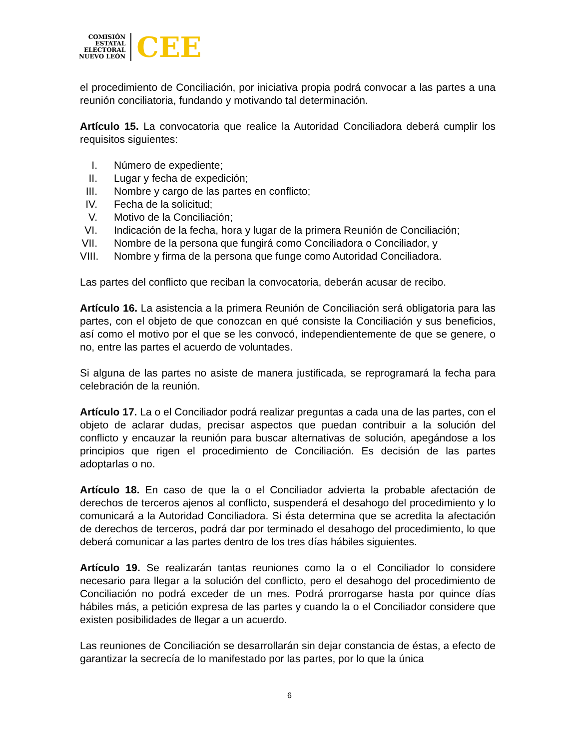COMISIÓN
ESTATAL
ELECTORAL
NUEVO LEÓN
CEE
el procedimiento de Conciliación, por iniciativa propia podrá convocar a las partes a una reunión conciliatoria, fundando y motivando tal determinación.
Artículo 15. La convocatoria que realice la Autoridad Conciliadora deberá cumplir los requisitos siguientes:
I. Número de expediente;
II. Lugar y fecha de expedición;
III. Nombre y cargo de las partes en conflicto;
IV. Fecha de la solicitud;
V. Motivo de la Conciliación;
VI. Indicación de la fecha, hora y lugar de la primera Reunión de Conciliación;
VII. Nombre de la persona que fungirá como Conciliadora o Conciliador, y
VIII. Nombre y firma de la persona que funge como Autoridad Conciliadora.
Las partes del conflicto que reciban la convocatoria, deberán acusar de recibo.
Artículo 16. La asistencia a la primera Reunión de Conciliación será obligatoria para las partes, con el objeto de que conozcan en qué consiste la Conciliación y sus beneficios, así como el motivo por el que se les convocó, independientemente de que se genere, o no, entre las partes el acuerdo de voluntades.
Si alguna de las partes no asiste de manera justificada, se reprogramará la fecha para celebración de la reunión.
Artículo 17. La o el Conciliador podrá realizar preguntas a cada una de las partes, con el objeto de aclarar dudas, precisar aspectos que puedan contribuir a la solución del conflicto y encauzar la reunión para buscar alternativas de solución, apegándose a los principios que rigen el procedimiento de Conciliación. Es decisión de las partes adoptarlas o no.
Artículo 18. En caso de que la o el Conciliador advierta la probable afectación de derechos de terceros ajenos al conflicto, suspenderá el desahogo del procedimiento y lo comunicará a la Autoridad Conciliadora. Si ésta determina que se acredita la afectación de derechos de terceros, podrá dar por terminado el desahogo del procedimiento, lo que deberá comunicar a las partes dentro de los tres días hábiles siguientes.
Artículo 19. Se realizarán tantas reuniones como la o el Conciliador lo considere necesario para llegar a la solución del conflicto, pero el desahogo del procedimiento de Conciliación no podrá exceder de un mes. Podrá prorrogarse hasta por quince días hábiles más, a petición expresa de las partes y cuando la o el Conciliador considere que existen posibilidades de llegar a un acuerdo.
Las reuniones de Conciliación se desarrollarán sin dejar constancia de éstas, a efecto de garantizar la secrecía de lo manifestado por las partes, por lo que la única
6